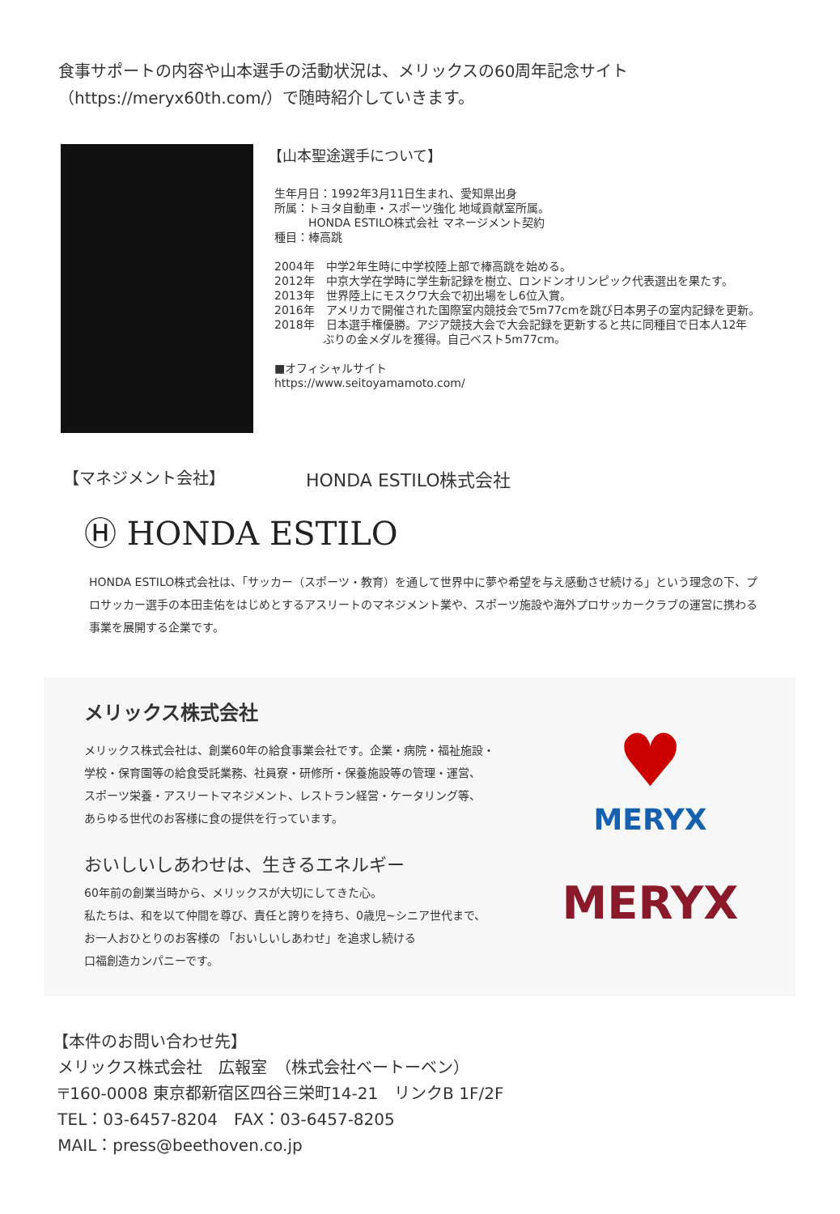食事サポートの内容や山本選手の活動状況は、メリックスの60周年記念サイト
（https://meryx60th.com/）で随時紹介していきます。
【山本聖途選手について】
生年月日：1992年3月11日生まれ、愛知県出身
所属：トヨタ自動車・スポーツ強化 地域貢献室所属。
　　　HONDA ESTILO株式会社 マネージメント契約
種目：棒高跳
2004年　中学2年生時に中学校陸上部で棒高跳を始める。
2012年　中京大学在学時に学生新記録を樹立、ロンドンオリンピック代表選出を果たす。
2013年　世界陸上にモスクワ大会で初出場をし6位入賞。
2016年　アメリカで開催された国際室内競技会で5m77cmを跳び日本男子の室内記録を更新。
2018年　日本選手権優勝。アジア競技大会で大会記録を更新すると共に同種目で日本人12年
　　　　 ぶりの金メダルを獲得。自己ベスト5m77cm。
■オフィシャルサイト
https://www.seitoyamamoto.com/
【マネジメント会社】 HONDA ESTILO株式会社
Ⓗ HONDA ESTILO
HONDA ESTILO株式会社は、「サッカー（スポーツ・教育）を通して世界中に夢や希望を与え感動させ続ける」という理念の下、プロサッカー選手の本田圭佑をはじめとするアスリートのマネジメント業や、スポーツ施設や海外プロサッカークラブの運営に携わる事業を展開する企業です。
メリックス株式会社
メリックス株式会社は、創業60年の給食事業会社です。企業・病院・福祉施設・
学校・保育園等の給食受託業務、社員寮・研修所・保養施設等の管理・運営、
スポーツ栄養・アスリートマネジメント、レストラン経営・ケータリング等、
あらゆる世代のお客様に食の提供を行っています。
おいしいしあわせは、生きるエネルギー
60年前の創業当時から、メリックスが大切にしてきた心。
私たちは、和を以て仲間を尊び、責任と誇りを持ち、0歳児~シニア世代まで、
お一人おひとりのお客様の 「おいしいしあわせ」を追求し続ける
口福創造カンパニーです。
♥
MERYX
MERYX
【本件のお問い合わせ先】
メリックス株式会社　広報室　（株式会社ベートーベン）
〒160-0008 東京都新宿区四谷三栄町14-21　リンクB 1F/2F
TEL：03-6457-8204　FAX：03-6457-8205
MAIL：press@beethoven.co.jp